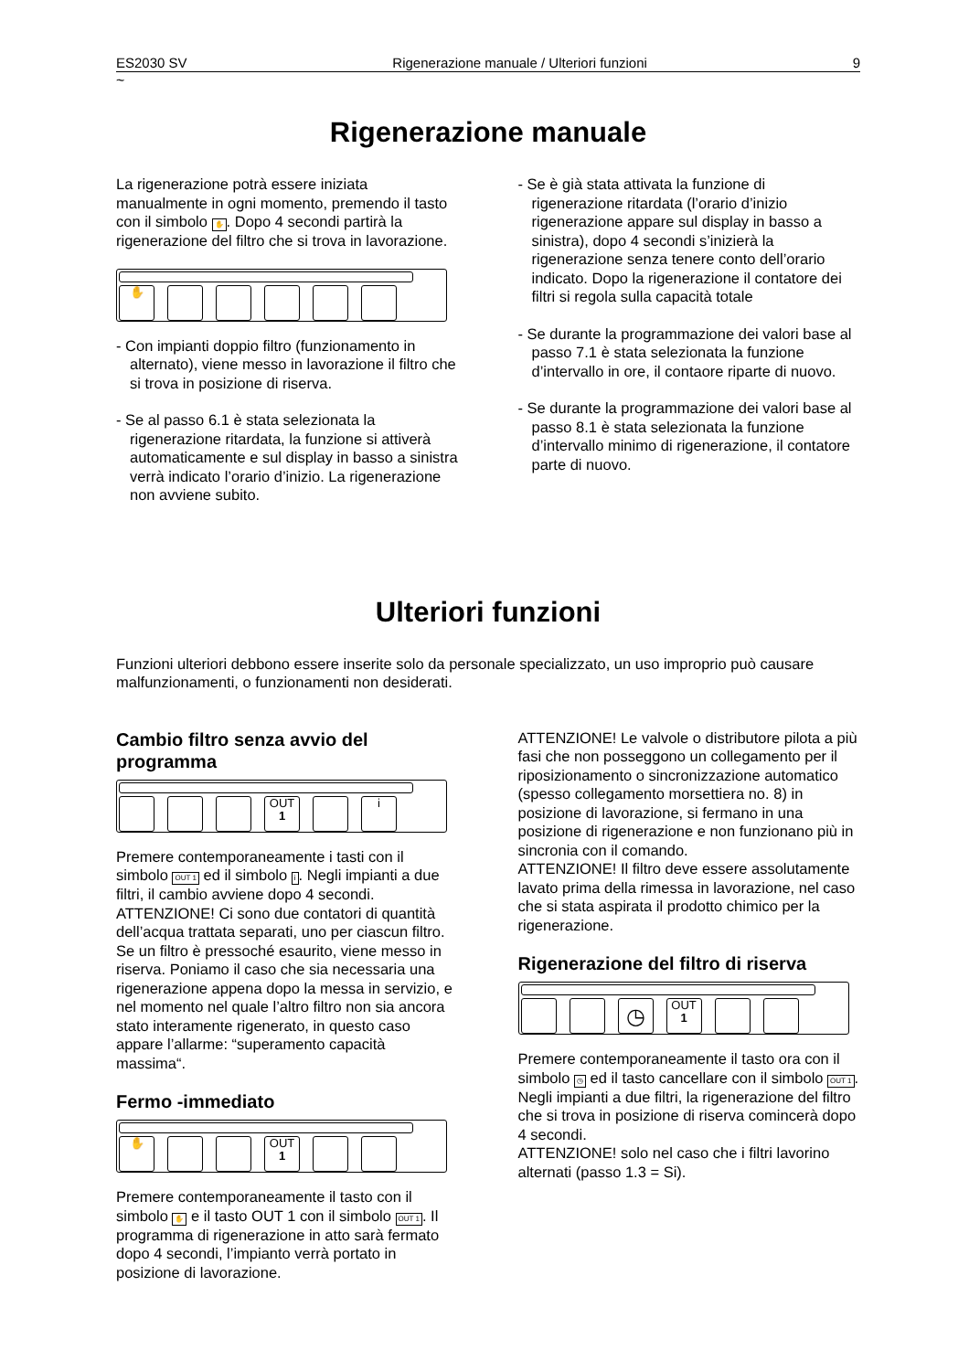ES2030 SV Rigenerazione manuale / Ulteriori funzioni 9
~
Rigenerazione manuale
La rigenerazione potrà essere iniziata manualmente in ogni momento, premendo il tasto con il simbolo ✋. Dopo 4 secondi partirà la rigenerazione del filtro che si trova in lavorazione.
✋
- Con impianti doppio filtro (funzionamento in alternato), viene messo in lavorazione il filtro che si trova in posizione di riserva.
- Se al passo 6.1 è stata selezionata la rigenerazione ritardata, la funzione si attiverà automaticamente e sul display in basso a sinistra verrà indicato l’orario d’inizio. La rigenerazione non avviene subito.
- Se è già stata attivata la funzione di rigenerazione ritardata (l’orario d’inizio rigenerazione appare sul display in basso a sinistra), dopo 4 secondi s’inizierà la rigenerazione senza tenere conto dell’orario indicato. Dopo la rigenerazione il contatore dei filtri si regola sulla capacità totale
- Se durante la programmazione dei valori base al passo 7.1 è stata selezionata la funzione d’intervallo in ore, il contaore riparte di nuovo.
- Se durante la programmazione dei valori base al passo 8.1 è stata selezionata la funzione d’intervallo minimo di rigenerazione, il contatore parte di nuovo.
Ulteriori funzioni
Funzioni ulteriori debbono essere inserite solo da personale specializzato, un uso improprio può causare malfunzionamenti, o funzionamenti non desiderati.
Cambio filtro senza avvio del programma
OUT
1
i
Premere contemporaneamente i tasti con il simbolo OUT 1 ed il simbolo i. Negli impianti a due filtri, il cambio avviene dopo 4 secondi. ATTENZIONE! Ci sono due contatori di quantità dell’acqua trattata separati, uno per ciascun filtro. Se un filtro è pressoché esaurito, viene messo in riserva. Poniamo il caso che sia necessaria una rigenerazione appena dopo la messa in servizio, e nel momento nel quale l’altro filtro non sia ancora stato interamente rigenerato, in questo caso appare l’allarme: “superamento capacità massima“.
Fermo -immediato
✋ OUT
1
Premere contemporaneamente il tasto con il simbolo ✋ e il tasto OUT 1 con il simbolo OUT 1. Il programma di rigenerazione in atto sarà fermato dopo 4 secondi, l’impianto verrà portato in posizione di lavorazione.
ATTENZIONE! Le valvole o distributore pilota a più fasi che non posseggono un collegamento per il riposizionamento o sincronizzazione automatico (spesso collegamento morsettiera no. 8) in posizione di lavorazione, si fermano in una posizione di rigenerazione e non funzionano più in sincronia con il comando.
ATTENZIONE! Il filtro deve essere assolutamente lavato prima della rimessa in lavorazione, nel caso che si stata aspirata il prodotto chimico per la rigenerazione.
Rigenerazione del filtro di riserva
◷
OUT
1
Premere contemporaneamente il tasto ora con il simbolo ◷ ed il tasto cancellare con il simbolo OUT 1.
Negli impianti a due filtri, la rigenerazione del filtro che si trova in posizione di riserva comincerà dopo 4 secondi.
ATTENZIONE! solo nel caso che i filtri lavorino alternati (passo 1.3 = Si).